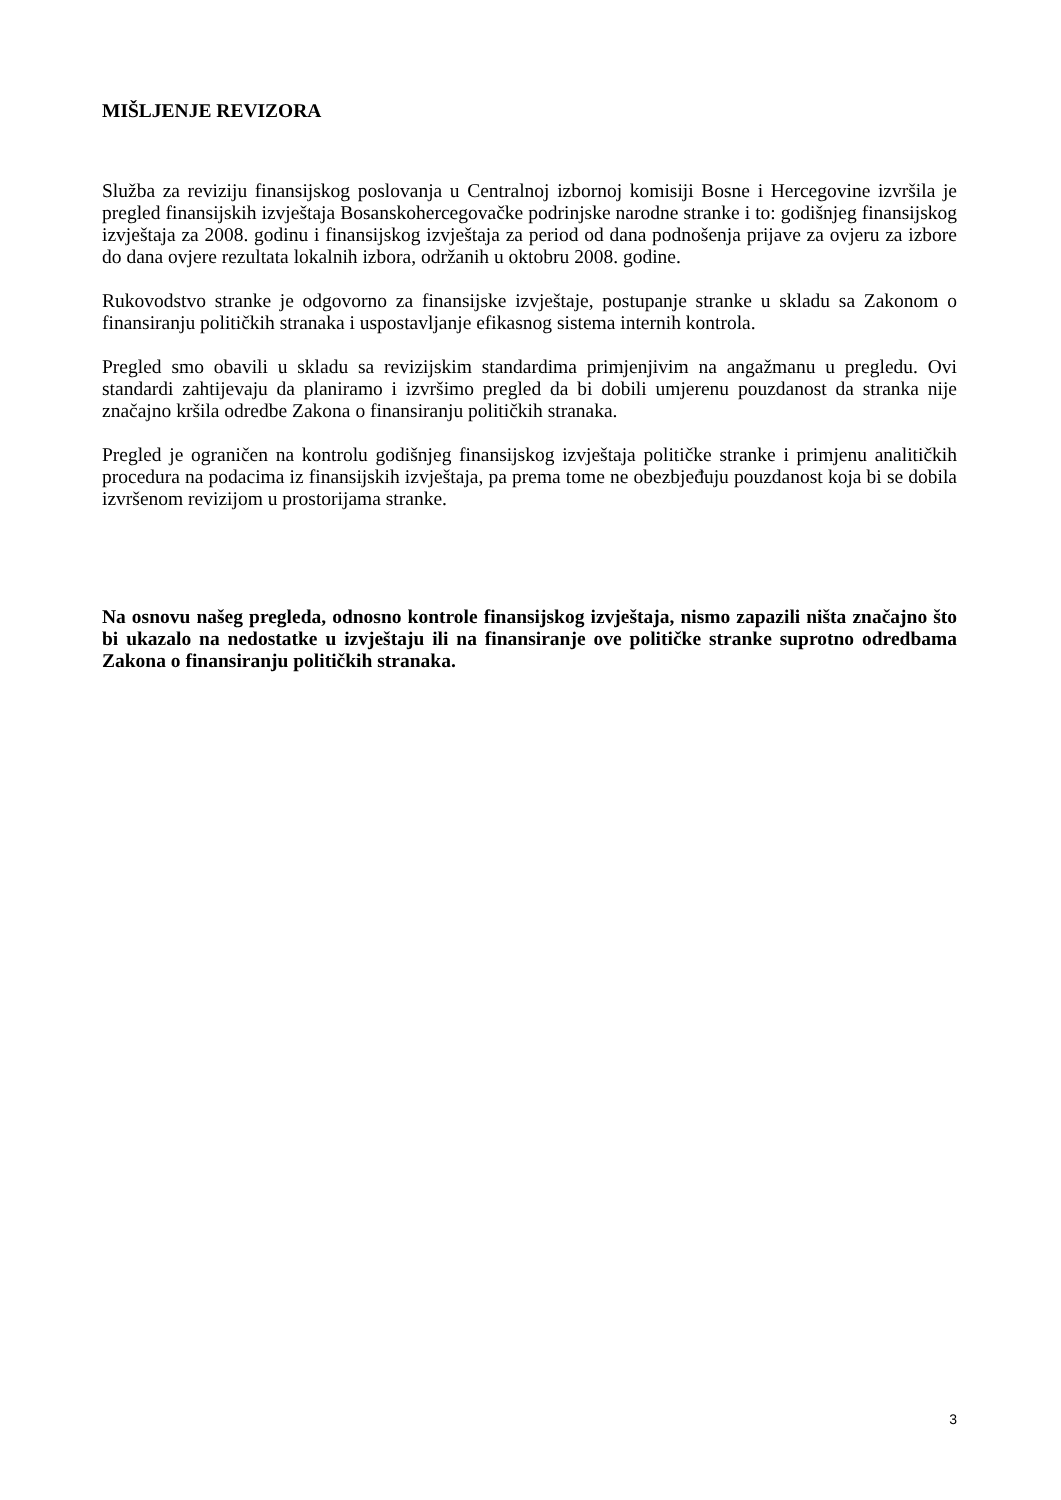MIŠLJENJE REVIZORA
Služba za reviziju finansijskog poslovanja u Centralnoj izbornoj komisiji Bosne i Hercegovine izvršila je pregled finansijskih izvještaja Bosanskohercegovačke podrinjske narodne stranke i to: godišnjeg finansijskog izvještaja za 2008. godinu i finansijskog izvještaja za period od dana podnošenja prijave za ovjeru za izbore do dana ovjere rezultata lokalnih izbora, održanih u oktobru 2008. godine.
Rukovodstvo stranke je odgovorno za finansijske izvještaje, postupanje stranke u skladu sa Zakonom o finansiranju političkih stranaka i uspostavljanje efikasnog sistema internih kontrola.
Pregled smo obavili u skladu sa revizijskim standardima primjenjivim na angažmanu u pregledu. Ovi standardi zahtijevaju da planiramo i izvršimo pregled da bi dobili umjerenu pouzdanost da stranka nije značajno kršila odredbe Zakona o finansiranju političkih stranaka.
Pregled je ograničen na kontrolu godišnjeg finansijskog izvještaja političke stranke i primjenu analitičkih procedura na podacima iz finansijskih izvještaja, pa prema tome ne obezbjeđuju pouzdanost koja bi se dobila izvršenom revizijom u prostorijama stranke.
Na osnovu našeg pregleda, odnosno kontrole finansijskog izvještaja, nismo zapazili ništa značajno što bi ukazalo na nedostatke u izvještaju ili na finansiranje ove političke stranke suprotno odredbama Zakona o finansiranju političkih stranaka.
3